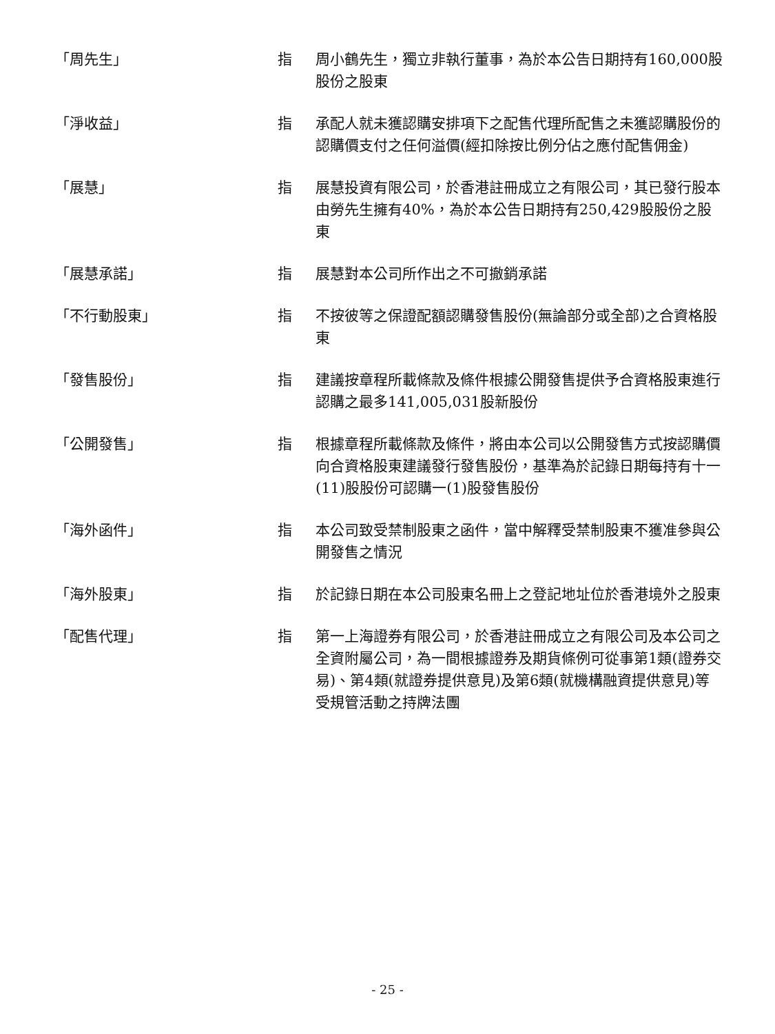「周先生」 指 周小鶴先生，獨立非執行董事，為於本公告日期持有160,000股股份之股東
「淨收益」 指 承配人就未獲認購安排項下之配售代理所配售之未獲認購股份的認購價支付之任何溢價(經扣除按比例分佔之應付配售佣金)
「展慧」 指 展慧投資有限公司，於香港註冊成立之有限公司，其已發行股本由勞先生擁有40%，為於本公告日期持有250,429股股份之股東
「展慧承諾」 指 展慧對本公司所作出之不可撤銷承諾
「不行動股東」 指 不按彼等之保證配額認購發售股份(無論部分或全部)之合資格股東
「發售股份」 指 建議按章程所載條款及條件根據公開發售提供予合資格股東進行認購之最多141,005,031股新股份
「公開發售」 指 根據章程所載條款及條件，將由本公司以公開發售方式按認購價向合資格股東建議發行發售股份，基準為於記錄日期每持有十一(11)股股份可認購一(1)股發售股份
「海外函件」 指 本公司致受禁制股東之函件，當中解釋受禁制股東不獲准參與公開發售之情況
「海外股東」 指 於記錄日期在本公司股東名冊上之登記地址位於香港境外之股東
「配售代理」 指 第一上海證券有限公司，於香港註冊成立之有限公司及本公司之全資附屬公司，為一間根據證券及期貨條例可從事第1類(證券交易)、第4類(就證券提供意見)及第6類(就機構融資提供意見)等受規管活動之持牌法團
- 25 -